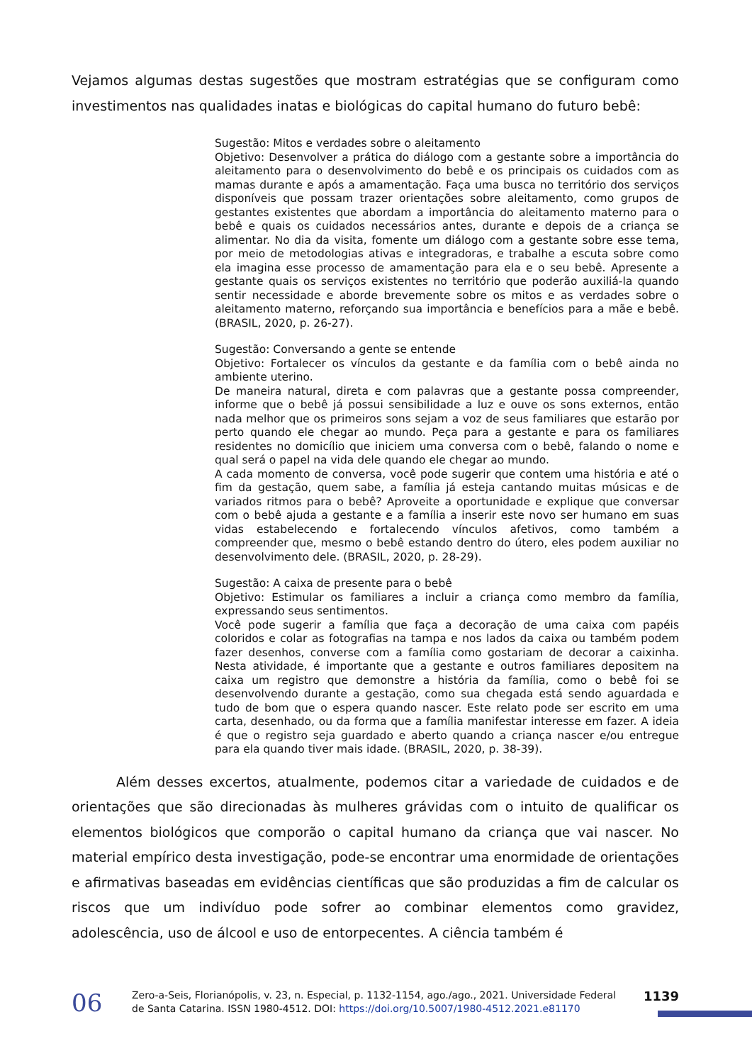Vejamos algumas destas sugestões que mostram estratégias que se configuram como investimentos nas qualidades inatas e biológicas do capital humano do futuro bebê:
Sugestão: Mitos e verdades sobre o aleitamento
Objetivo: Desenvolver a prática do diálogo com a gestante sobre a importância do aleitamento para o desenvolvimento do bebê e os principais os cuidados com as mamas durante e após a amamentação. Faça uma busca no território dos serviços disponíveis que possam trazer orientações sobre aleitamento, como grupos de gestantes existentes que abordam a importância do aleitamento materno para o bebê e quais os cuidados necessários antes, durante e depois de a criança se alimentar. No dia da visita, fomente um diálogo com a gestante sobre esse tema, por meio de metodologias ativas e integradoras, e trabalhe a escuta sobre como ela imagina esse processo de amamentação para ela e o seu bebê. Apresente a gestante quais os serviços existentes no território que poderão auxiliá-la quando sentir necessidade e aborde brevemente sobre os mitos e as verdades sobre o aleitamento materno, reforçando sua importância e benefícios para a mãe e bebê. (BRASIL, 2020, p. 26-27).
Sugestão: Conversando a gente se entende
Objetivo: Fortalecer os vínculos da gestante e da família com o bebê ainda no ambiente uterino.
De maneira natural, direta e com palavras que a gestante possa compreender, informe que o bebê já possui sensibilidade a luz e ouve os sons externos, então nada melhor que os primeiros sons sejam a voz de seus familiares que estarão por perto quando ele chegar ao mundo. Peça para a gestante e para os familiares residentes no domicílio que iniciem uma conversa com o bebê, falando o nome e qual será o papel na vida dele quando ele chegar ao mundo.
A cada momento de conversa, você pode sugerir que contem uma história e até o fim da gestação, quem sabe, a família já esteja cantando muitas músicas e de variados ritmos para o bebê? Aproveite a oportunidade e explique que conversar com o bebê ajuda a gestante e a família a inserir este novo ser humano em suas vidas estabelecendo e fortalecendo vínculos afetivos, como também a compreender que, mesmo o bebê estando dentro do útero, eles podem auxiliar no desenvolvimento dele. (BRASIL, 2020, p. 28-29).
Sugestão: A caixa de presente para o bebê
Objetivo: Estimular os familiares a incluir a criança como membro da família, expressando seus sentimentos.
Você pode sugerir a família que faça a decoração de uma caixa com papéis coloridos e colar as fotografias na tampa e nos lados da caixa ou também podem fazer desenhos, converse com a família como gostariam de decorar a caixinha. Nesta atividade, é importante que a gestante e outros familiares depositem na caixa um registro que demonstre a história da família, como o bebê foi se desenvolvendo durante a gestação, como sua chegada está sendo aguardada e tudo de bom que o espera quando nascer. Este relato pode ser escrito em uma carta, desenhado, ou da forma que a família manifestar interesse em fazer. A ideia é que o registro seja guardado e aberto quando a criança nascer e/ou entregue para ela quando tiver mais idade. (BRASIL, 2020, p. 38-39).
Além desses excertos, atualmente, podemos citar a variedade de cuidados e de orientações que são direcionadas às mulheres grávidas com o intuito de qualificar os elementos biológicos que comporão o capital humano da criança que vai nascer. No material empírico desta investigação, pode-se encontrar uma enormidade de orientações e afirmativas baseadas em evidências científicas que são produzidas a fim de calcular os riscos que um indivíduo pode sofrer ao combinar elementos como gravidez, adolescência, uso de álcool e uso de entorpecentes. A ciência também é
06
Zero-a-Seis, Florianópolis, v. 23, n. Especial, p. 1132-1154, ago./ago., 2021. Universidade Federal de Santa Catarina. ISSN 1980-4512. DOI: https://doi.org/10.5007/1980-4512.2021.e81170
1139